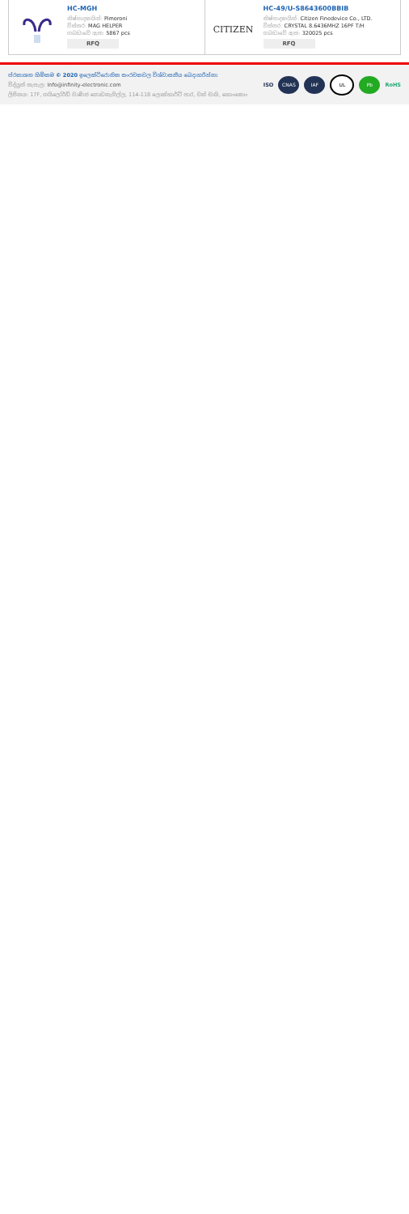HC-MGH
නිෂ්පාදකයින්: Pimoroni
විස්තර: MAG HELPER
ගබඩාවේ ඇත: 5867 pcs
RFQ
CITIZEN
HC-49/U-S8643600BBIB
නිෂ්පාදකයින්: Citizen Finedevice Co., LTD.
විස්තර: CRYSTAL 8.6436MHZ 16PF T/H
ගබඩාවේ ඇත: 320025 pcs
RFQ
ප්රකාශන හිමිකම © 2020 ඉලෙක්ට්රොනික සංරචකවල විශ්වාසනීය බෙදාහරින්නා
විද්යුත් තැපැල: Info@infinity-electronic.com
ලිපිනය: 17F, ගයිලෝර්ඩ් වාණිජ ගොඩනැගිල්ල, 114-118 ලොක්හාර්ට් පාර, වන් චායි, හොංකොං
ISO
CNAS IAF UL Pb
RoHS